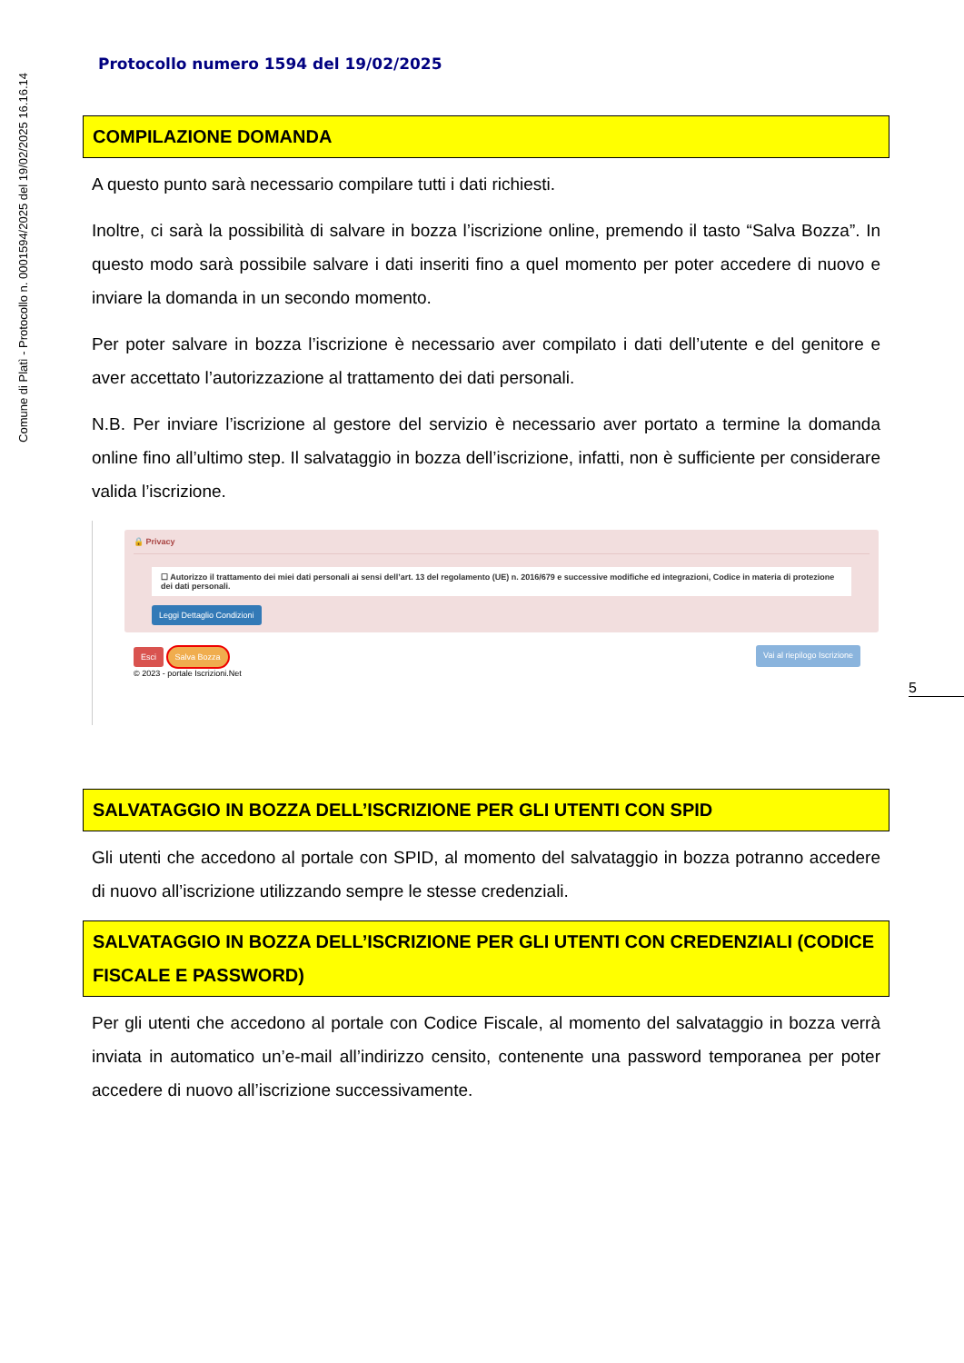Comune di Platì - Protocollo n. 0001594/2025 del 19/02/2025 16.16.14
Protocollo numero 1594 del 19/02/2025
COMPILAZIONE DOMANDA
A questo punto sarà necessario compilare tutti i dati richiesti.
Inoltre, ci sarà la possibilità di salvare in bozza l’iscrizione online, premendo il tasto “Salva Bozza”. In questo modo sarà possibile salvare i dati inseriti fino a quel momento per poter accedere di nuovo e inviare la domanda in un secondo momento.
Per poter salvare in bozza l’iscrizione è necessario aver compilato i dati dell’utente e del genitore e aver accettato l’autorizzazione al trattamento dei dati personali.
N.B. Per inviare l’iscrizione al gestore del servizio è necessario aver portato a termine la domanda online fino all’ultimo step. Il salvataggio in bozza dell’iscrizione, infatti, non è sufficiente per considerare valida l’iscrizione.
🔒 Privacy
☐ Autorizzo il trattamento dei miei dati personali ai sensi dell’art. 13 del regolamento (UE) n. 2016/679 e successive modifiche ed integrazioni, Codice in materia di protezione dei dati personali.
Leggi Dettaglio Condizioni
Esci Salva Bozza
© 2023 - portale Iscrizioni.Net
Vai al riepilogo Iscrizione
SALVATAGGIO IN BOZZA DELL’ISCRIZIONE PER GLI UTENTI CON SPID
Gli utenti che accedono al portale con SPID, al momento del salvataggio in bozza potranno accedere di nuovo all’iscrizione utilizzando sempre le stesse credenziali.
SALVATAGGIO IN BOZZA DELL’ISCRIZIONE PER GLI UTENTI CON CREDENZIALI (CODICE FISCALE E PASSWORD)
Per gli utenti che accedono al portale con Codice Fiscale, al momento del salvataggio in bozza verrà inviata in automatico un’e-mail all’indirizzo censito, contenente una password temporanea per poter accedere di nuovo all’iscrizione successivamente.
5